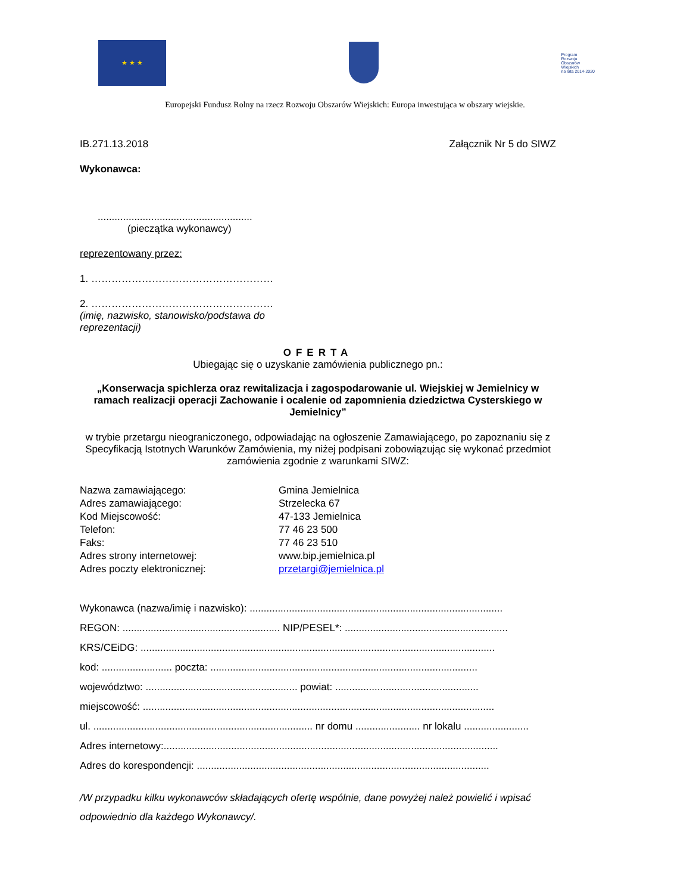★ ★ ★
Program
Rozwoju
Obszarów
Wiejskich
na lata 2014-2020
Europejski Fundusz Rolny na rzecz Rozwoju Obszarów Wiejskich: Europa inwestująca w obszary wiejskie.
IB.271.13.2018 Załącznik Nr 5 do SIWZ
Wykonawca:
.......................................................
(pieczątka wykonawcy)
reprezentowany przez:
1. ………………………………………………
2. ………………………………………………
(imię, nazwisko, stanowisko/podstawa do reprezentacji)
OFERTA
Ubiegając się o uzyskanie zamówienia publicznego pn.:
„Konserwacja spichlerza oraz rewitalizacja i zagospodarowanie ul. Wiejskiej w Jemielnicy w ramach realizacji operacji Zachowanie i ocalenie od zapomnienia dziedzictwa Cysterskiego w Jemielnicy”
w trybie przetargu nieograniczonego, odpowiadając na ogłoszenie Zamawiającego, po zapoznaniu się z Specyfikacją Istotnych Warunków Zamówienia, my niżej podpisani zobowiązując się wykonać przedmiot zamówienia zgodnie z warunkami SIWZ:
Nazwa zamawiającego: Gmina Jemielnica Adres zamawiającego: Strzelecka 67 Kod Miejscowość: 47-133 Jemielnica Telefon: 77 46 23 500 Faks: 77 46 23 510 Adres strony internetowej: www.bip.jemielnica.pl Adres poczty elektronicznej: przetargi@jemielnica.pl
Wykonawca (nazwa/imię i nazwisko): ..........................................................................................
REGON: ........................................................ NIP/PESEL*: ..........................................................
KRS/CEiDG: ..............................................................................................................................
kod: ......................... poczta: ...............................................................................................
województwo: ...................................................... powiat: ...................................................
miejscowość: .............................................................................................................................
ul. .............................................................................. nr domu ....................... nr lokalu .......................
Adres internetowy:.......................................................................................................................
Adres do korespondencji: ........................................................................................................
/W przypadku kilku wykonawców składających ofertę wspólnie, dane powyżej należ powielić i wpisać odpowiednio dla każdego Wykonawcy/.